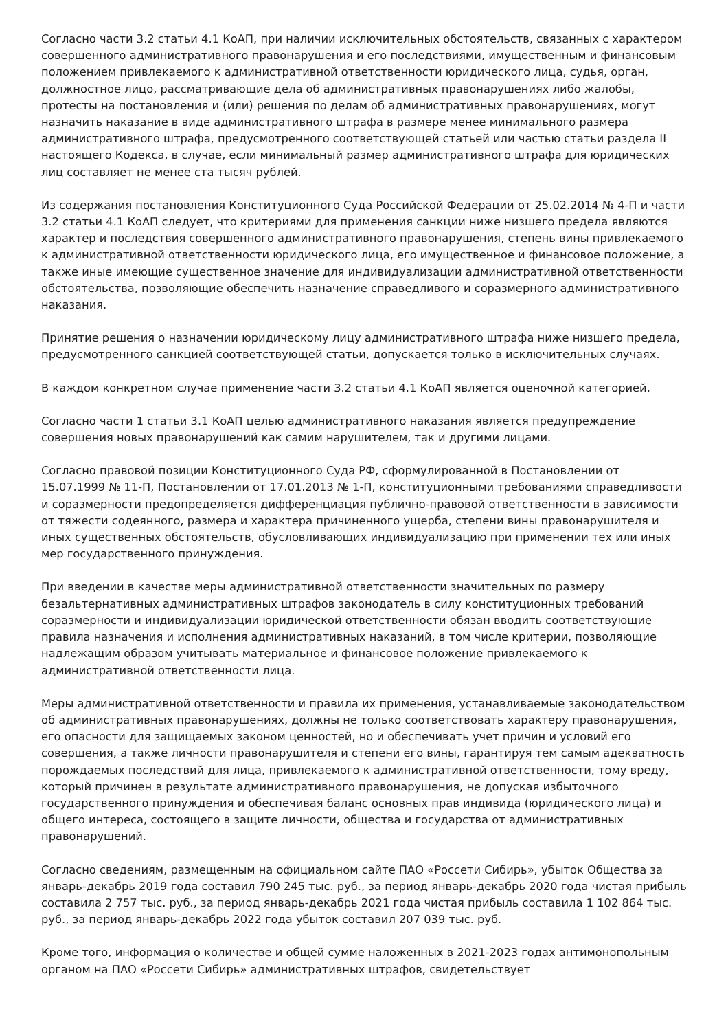Согласно части 3.2 статьи 4.1 КоАП, при наличии исключительных обстоятельств, связанных с характером совершенного административного правонарушения и его последствиями, имущественным и финансовым положением привлекаемого к административной ответственности юридического лица, судья, орган, должностное лицо, рассматривающие дела об административных правонарушениях либо жалобы, протесты на постановления и (или) решения по делам об административных правонарушениях, могут назначить наказание в виде административного штрафа в размере менее минимального размера административного штрафа, предусмотренного соответствующей статьей или частью статьи раздела II настоящего Кодекса, в случае, если минимальный размер административного штрафа для юридических лиц составляет не менее ста тысяч рублей.
Из содержания постановления Конституционного Суда Российской Федерации от 25.02.2014 № 4-П и части 3.2 статьи 4.1 КоАП следует, что критериями для применения санкции ниже низшего предела являются характер и последствия совершенного административного правонарушения, степень вины привлекаемого к административной ответственности юридического лица, его имущественное и финансовое положение, а также иные имеющие существенное значение для индивидуализации административной ответственности обстоятельства, позволяющие обеспечить назначение справедливого и соразмерного административного наказания.
Принятие решения о назначении юридическому лицу административного штрафа ниже низшего предела, предусмотренного санкцией соответствующей статьи, допускается только в исключительных случаях.
В каждом конкретном случае применение части 3.2 статьи 4.1 КоАП является оценочной категорией.
Согласно части 1 статьи 3.1 КоАП целью административного наказания является предупреждение совершения новых правонарушений как самим нарушителем, так и другими лицами.
Согласно правовой позиции Конституционного Суда РФ, сформулированной в Постановлении от 15.07.1999 № 11-П, Постановлении от 17.01.2013 № 1-П, конституционными требованиями справедливости и соразмерности предопределяется дифференциация публично-правовой ответственности в зависимости от тяжести содеянного, размера и характера причиненного ущерба, степени вины правонарушителя и иных существенных обстоятельств, обусловливающих индивидуализацию при применении тех или иных мер государственного принуждения.
При введении в качестве меры административной ответственности значительных по размеру безальтернативных административных штрафов законодатель в силу конституционных требований соразмерности и индивидуализации юридической ответственности обязан вводить соответствующие правила назначения и исполнения административных наказаний, в том числе критерии, позволяющие надлежащим образом учитывать материальное и финансовое положение привлекаемого к административной ответственности лица.
Меры административной ответственности и правила их применения, устанавливаемые законодательством об административных правонарушениях, должны не только соответствовать характеру правонарушения, его опасности для защищаемых законом ценностей, но и обеспечивать учет причин и условий его совершения, а также личности правонарушителя и степени его вины, гарантируя тем самым адекватность порождаемых последствий для лица, привлекаемого к административной ответственности, тому вреду, который причинен в результате административного правонарушения, не допуская избыточного государственного принуждения и обеспечивая баланс основных прав индивида (юридического лица) и общего интереса, состоящего в защите личности, общества и государства от административных правонарушений.
Согласно сведениям, размещенным на официальном сайте ПАО «Россети Сибирь», убыток Общества за январь-декабрь 2019 года составил 790 245 тыс. руб., за период январь-декабрь 2020 года чистая прибыль составила 2 757 тыс. руб., за период январь-декабрь 2021 года чистая прибыль составила 1 102 864 тыс. руб., за период январь-декабрь 2022 года убыток составил 207 039 тыс. руб.
Кроме того, информация о количестве и общей сумме наложенных в 2021-2023 годах антимонопольным органом на ПАО «Россети Сибирь» административных штрафов, свидетельствует